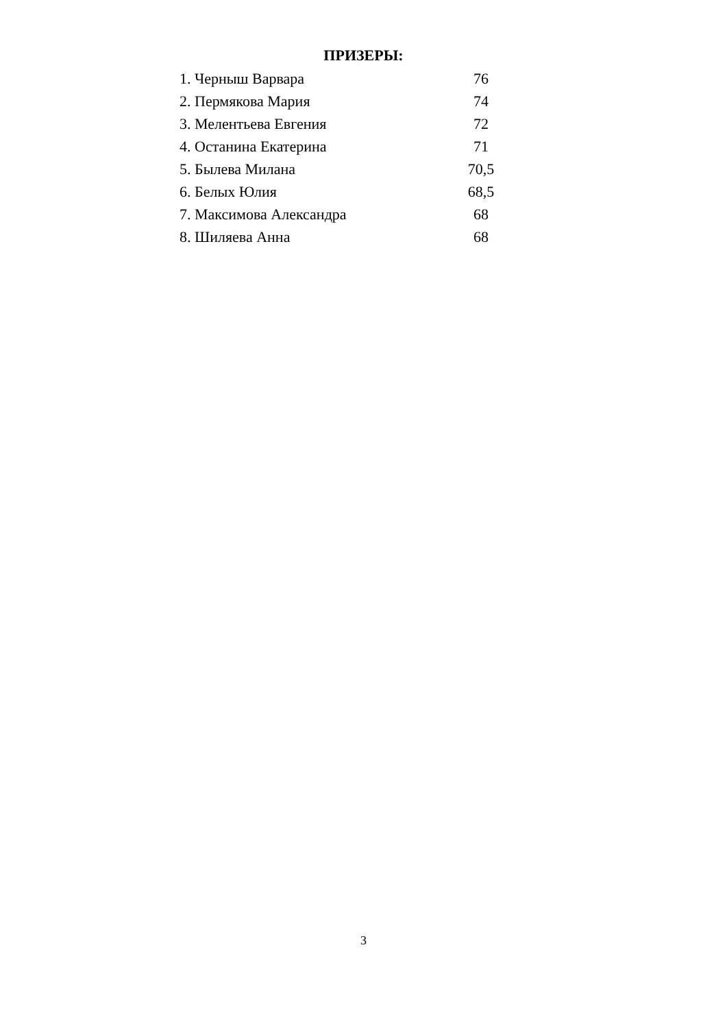ПРИЗЕРЫ:
| 1. Черныш Варвара | 76 |
| 2. Пермякова Мария | 74 |
| 3. Мелентьева Евгения | 72 |
| 4. Останина Екатерина | 71 |
| 5. Былева Милана | 70,5 |
| 6. Белых Юлия | 68,5 |
| 7. Максимова Александра | 68 |
| 8. Шиляева Анна | 68 |
3